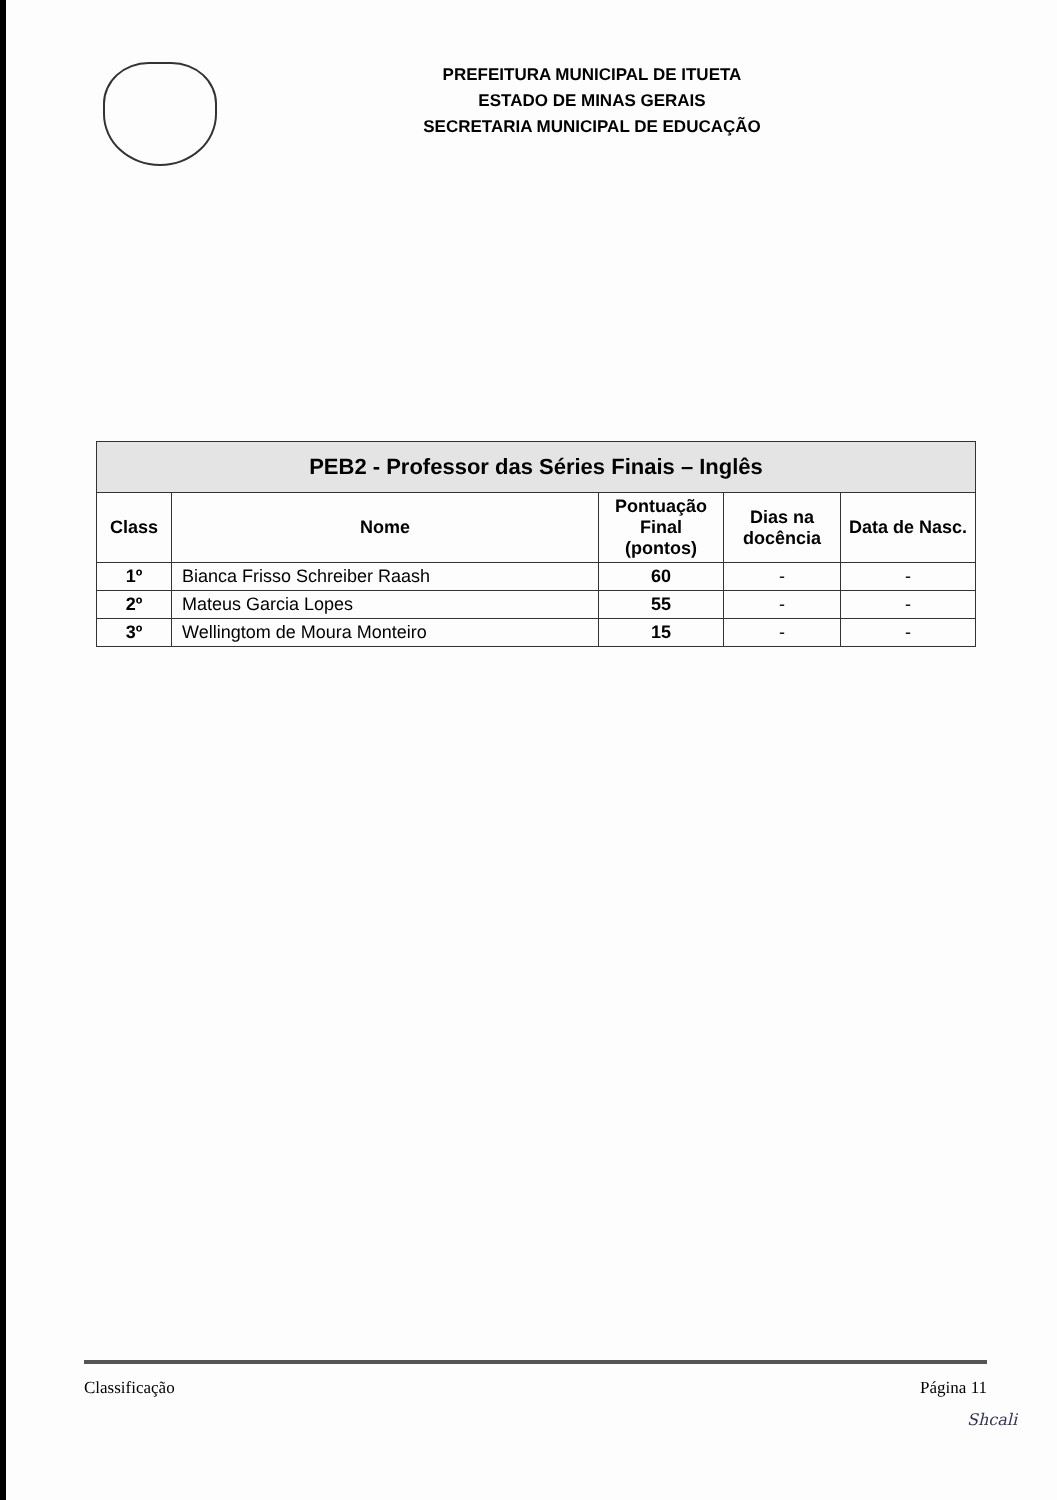PREFEITURA MUNICIPAL DE ITUETA
ESTADO DE MINAS GERAIS
SECRETARIA MUNICIPAL DE EDUCAÇÃO
| PEB2 - Professor das Séries Finais – Inglês | | | | |
| --- | --- | --- | --- | --- |
| Class | Nome | Pontuação Final (pontos) | Dias na docência | Data de Nasc. |
| 1º | Bianca Frisso Schreiber Raash | 60 | - | - |
| 2º | Mateus Garcia Lopes | 55 | - | - |
| 3º | Wellingtom de Moura Monteiro | 15 | - | - |
Classificação Página 11
Shcali